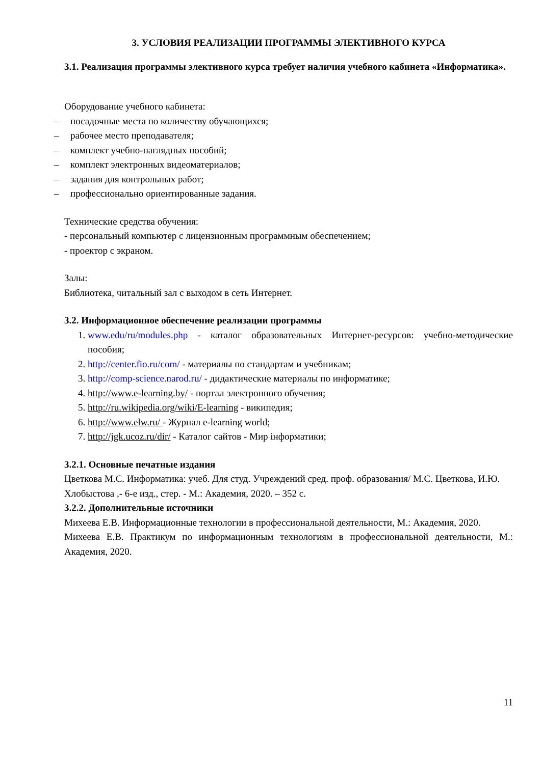3. УСЛОВИЯ РЕАЛИЗАЦИИ ПРОГРАММЫ ЭЛЕКТИВНОГО КУРСА
3.1. Реализация программы элективного курса требует наличия учебного кабинета «Информатика».
Оборудование учебного кабинета:
– посадочные места по количеству обучающихся;
– рабочее место преподавателя;
– комплект учебно-наглядных пособий;
– комплект электронных видеоматериалов;
– задания для контрольных работ;
– профессионально ориентированные задания.
Технические средства обучения:
- персональный компьютер с лицензионным программным обеспечением;
- проектор с экраном.
Залы:
Библиотека, читальный зал с выходом в сеть Интернет.
3.2. Информационное обеспечение реализации программы
1. www.edu/ru/modules.php - каталог образовательных Интернет-ресурсов: учебно-методические пособия;
2. http://center.fio.ru/com/ - материалы по стандартам и учебникам;
3. http://comp-science.narod.ru/ - дидактические материалы по информатике;
4. http://www.e-learning.by/ - портал электронного обучения;
5. http://ru.wikipedia.org/wiki/E-learning - википедия;
6. http://www.elw.ru/ - Журнал e-learning world;
7. http://jgk.ucoz.ru/dir/ - Каталог сайтов - Мир інформатики;
3.2.1. Основные печатные издания
Цветкова М.С. Информатика: учеб. Для студ. Учреждений сред. проф. образования/ М.С. Цветкова, И.Ю. Хлобыстова ,- 6-е изд., стер. - М.: Академия, 2020. – 352 с.
3.2.2. Дополнительные источники
Михеева Е.В. Информационные технологии в профессиональной деятельности, М.: Академия, 2020.
Михеева Е.В. Практикум по информационным технологиям в профессиональной деятельности, М.: Академия, 2020.
11